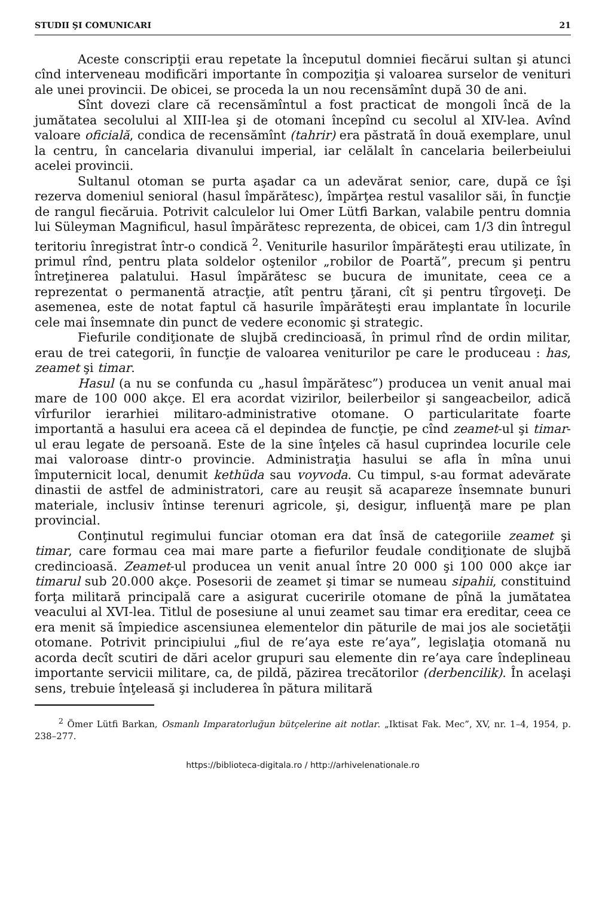STUDII ŞI COMUNICARI 21
Aceste conscripţii erau repetate la începutul domniei fiecărui sultan şi atunci cînd interveneau modificări importante în compoziţia şi valoarea surselor de venituri ale unei provincii. De obicei, se proceda la un nou recensămînt după 30 de ani.
Sînt dovezi clare că recensămîntul a fost practicat de mongoli încă de la jumătatea secolului al XIII-lea şi de otomani începînd cu secolul al XIV-lea. Avînd valoare oficială, condica de recensămînt (tahrir) era păstrată în două exemplare, unul la centru, în cancelaria divanului imperial, iar celălalt în cancelaria beilerbeiului acelei provincii.
Sultanul otoman se purta aşadar ca un adevărat senior, care, după ce îşi rezerva domeniul senioral (hasul împărătesc), împărţea restul vasalilor săi, în funcţie de rangul fiecăruia. Potrivit calculelor lui Omer Lütfi Barkan, valabile pentru domnia lui Süleyman Magnificul, hasul împărătesc reprezenta, de obicei, cam 1/3 din întregul teritoriu înregistrat într-o condică <sup>2</sup>. Veniturile hasurilor împărăteşti erau utilizate, în primul rînd, pentru plata soldelor oştenilor „robilor de Poartă”, precum şi pentru întreţinerea palatului. Hasul împărătesc se bucura de imunitate, ceea ce a reprezentat o permanentă atracţie, atît pentru ţărani, cît şi pentru tîrgoveţi. De asemenea, este de notat faptul că hasurile împărăteşti erau implantate în locurile cele mai însemnate din punct de vedere economic şi strategic.
Fiefurile condiţionate de slujbă credincioasă, în primul rînd de ordin militar, erau de trei categorii, în funcţie de valoarea veniturilor pe care le produceau : has, zeamet şi timar.
Hasul (a nu se confunda cu „hasul împărătesc”) producea un venit anual mai mare de 100 000 akçe. El era acordat vizirilor, beilerbeilor şi sangeacbeilor, adică vîrfurilor ierarhiei militaro-administrative otomane. O particularitate foarte importantă a hasului era aceea că el depindea de funcţie, pe cînd zeamet-ul şi timar-ul erau legate de persoană. Este de la sine înţeles că hasul cuprindea locurile cele mai valoroase dintr-o provincie. Administraţia hasului se afla în mîna unui împuternicit local, denumit kethüda sau voyvoda. Cu timpul, s-au format adevărate dinastii de astfel de administratori, care au reuşit să acapareze însemnate bunuri materiale, inclusiv întinse terenuri agricole, şi, desigur, influenţă mare pe plan provincial.
Conţinutul regimului funciar otoman era dat însă de categoriile zeamet şi timar, care formau cea mai mare parte a fiefurilor feudale condiţionate de slujbă credincioasă. Zeamet-ul producea un venit anual între 20 000 şi 100 000 akçe iar timarul sub 20.000 akçe. Posesorii de zeamet şi timar se numeau sipahii, constituind forţa militară principală care a asigurat cuceririle otomane de pînă la jumătatea veacului al XVI-lea. Titlul de posesiune al unui zeamet sau timar era ereditar, ceea ce era menit să împiedice ascensiunea elementelor din păturile de mai jos ale societăţii otomane. Potrivit principiului „fiul de re’aya este re’aya”, legislaţia otomană nu acorda decît scutiri de dări acelor grupuri sau elemente din re’aya care îndeplineau importante servicii militare, ca, de pildă, păzirea trecătorilor (derbencilik). În acelaşi sens, trebuie înţeleasă şi includerea în pătura militară
<sup>2</sup> Ömer Lütfi Barkan, Osmanlı Imparatorluğun bütçelerine ait notlar. „Iktisat Fak. Mec”, XV, nr. 1–4, 1954, p. 238–277.
https://biblioteca-digitala.ro / http://arhivelenationale.ro